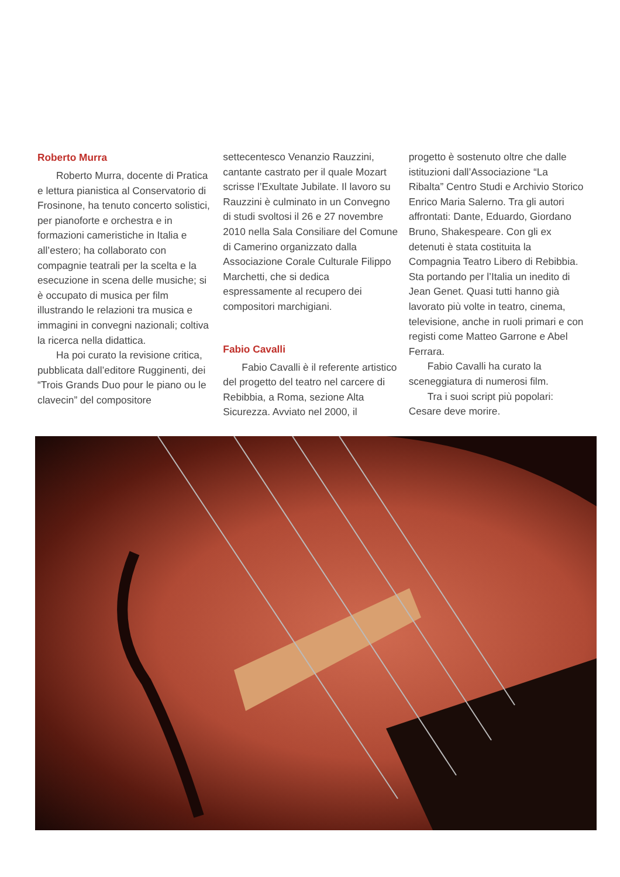Roberto Murra
Roberto Murra, docente di Pratica e lettura pianistica al Conservatorio di Frosinone, ha tenuto concerto solistici, per pianoforte e orchestra e in formazioni cameristiche in Italia e all’estero; ha collaborato con compagnie teatrali per la scelta e la esecuzione in scena delle musiche; si è occupato di musica per film illustrando le relazioni tra musica e immagini in convegni nazionali; coltiva la ricerca nella didattica.
Ha poi curato la revisione critica, pubblicata dall’editore Rugginenti, dei “Trois Grands Duo pour le piano ou le clavecin” del compositore
settecentesco Venanzio Rauzzini, cantante castrato per il quale Mozart scrisse l’Exultate Jubilate. Il lavoro su Rauzzini è culminato in un Convegno di studi svoltosi il 26 e 27 novembre 2010 nella Sala Consiliare del Comune di Camerino organizzato dalla Associazione Corale Culturale Filippo Marchetti, che si dedica espressamente al recupero dei compositori marchigiani.
Fabio Cavalli
Fabio Cavalli è il referente artistico del progetto del teatro nel carcere di Rebibbia, a Roma, sezione Alta Sicurezza. Avviato nel 2000, il
progetto è sostenuto oltre che dalle istituzioni dall’Associazione “La Ribalta” Centro Studi e Archivio Storico Enrico Maria Salerno. Tra gli autori affrontati: Dante, Eduardo, Giordano Bruno, Shakespeare. Con gli ex detenuti è stata costituita la Compagnia Teatro Libero di Rebibbia. Sta portando per l’Italia un inedito di Jean Genet. Quasi tutti hanno già lavorato più volte in teatro, cinema, televisione, anche in ruoli primari e con registi come Matteo Garrone e Abel Ferrara.
Fabio Cavalli ha curato la sceneggiatura di numerosi film.
Tra i suoi script più popolari: Cesare deve morire.